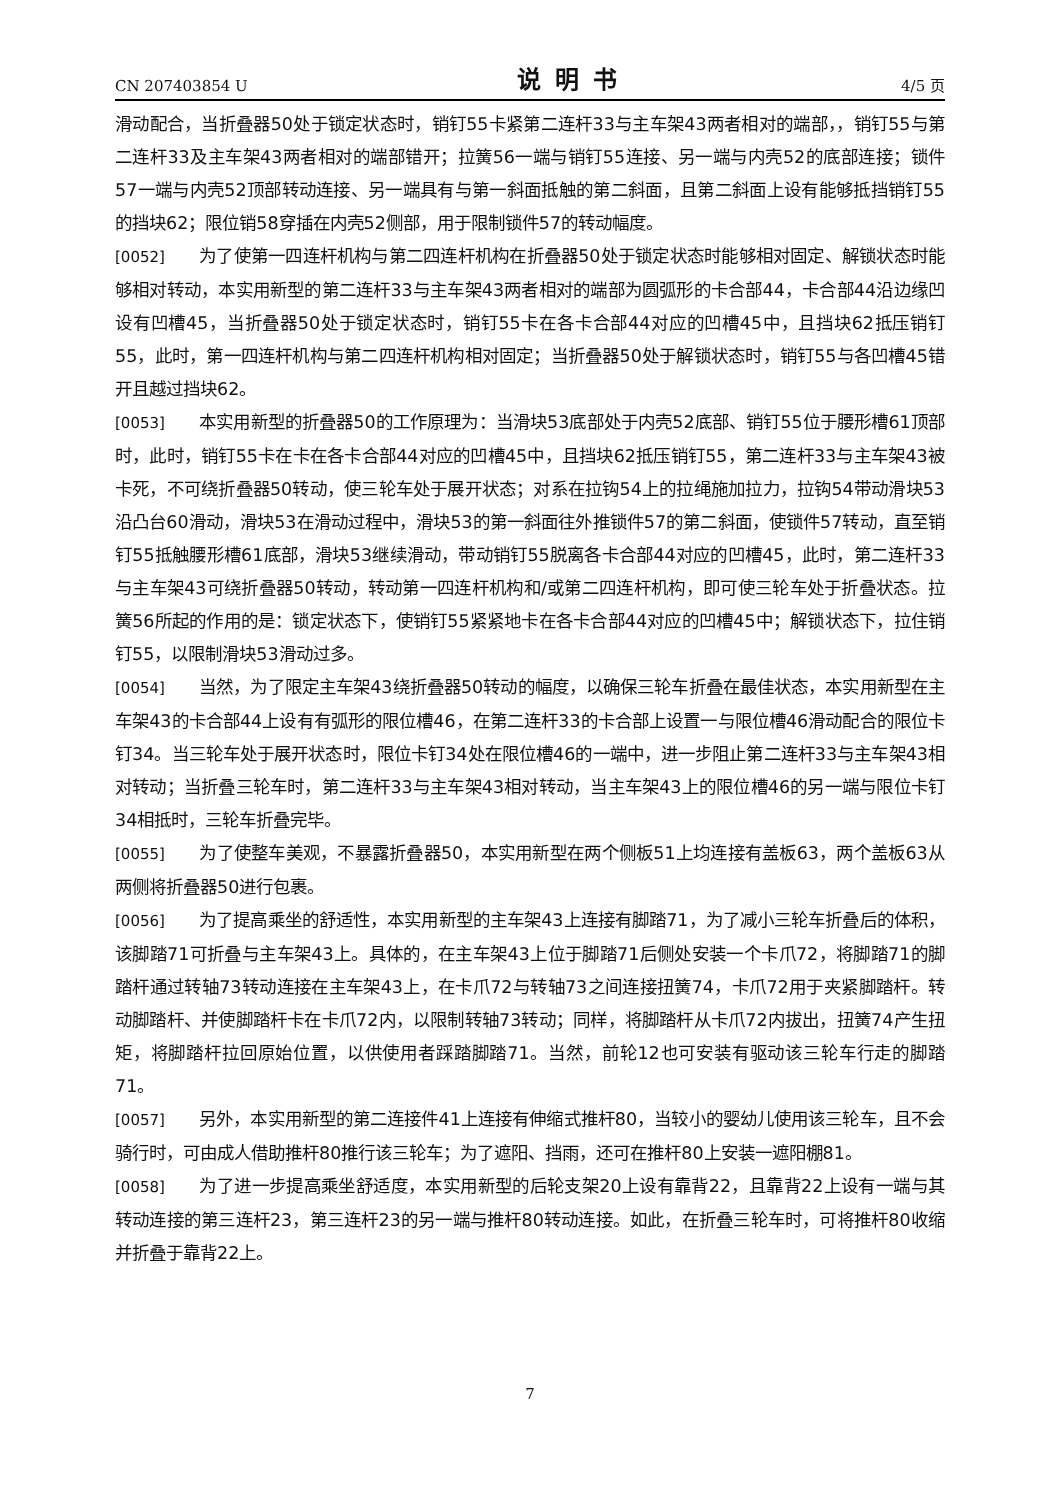CN 207403854 U 说明书 4/5 页
滑动配合，当折叠器50处于锁定状态时，销钉55卡紧第二连杆33与主车架43两者相对的端部，，销钉55与第二连杆33及主车架43两者相对的端部错开；拉簧56一端与销钉55连接、另一端与内壳52的底部连接；锁件57一端与内壳52顶部转动连接、另一端具有与第一斜面抵触的第二斜面，且第二斜面上设有能够抵挡销钉55的挡块62；限位销58穿插在内壳52侧部，用于限制锁件57的转动幅度。
[0052] 为了使第一四连杆机构与第二四连杆机构在折叠器50处于锁定状态时能够相对固定、解锁状态时能够相对转动，本实用新型的第二连杆33与主车架43两者相对的端部为圆弧形的卡合部44，卡合部44沿边缘凹设有凹槽45，当折叠器50处于锁定状态时，销钉55卡在各卡合部44对应的凹槽45中，且挡块62抵压销钉55，此时，第一四连杆机构与第二四连杆机构相对固定；当折叠器50处于解锁状态时，销钉55与各凹槽45错开且越过挡块62。
[0053] 本实用新型的折叠器50的工作原理为：当滑块53底部处于内壳52底部、销钉55位于腰形槽61顶部时，此时，销钉55卡在卡在各卡合部44对应的凹槽45中，且挡块62抵压销钉55，第二连杆33与主车架43被卡死，不可绕折叠器50转动，使三轮车处于展开状态；对系在拉钩54上的拉绳施加拉力，拉钩54带动滑块53沿凸台60滑动，滑块53在滑动过程中，滑块53的第一斜面往外推锁件57的第二斜面，使锁件57转动，直至销钉55抵触腰形槽61底部，滑块53继续滑动，带动销钉55脱离各卡合部44对应的凹槽45，此时，第二连杆33与主车架43可绕折叠器50转动，转动第一四连杆机构和/或第二四连杆机构，即可使三轮车处于折叠状态。拉簧56所起的作用的是：锁定状态下，使销钉55紧紧地卡在各卡合部44对应的凹槽45中；解锁状态下，拉住销钉55，以限制滑块53滑动过多。
[0054] 当然，为了限定主车架43绕折叠器50转动的幅度，以确保三轮车折叠在最佳状态，本实用新型在主车架43的卡合部44上设有有弧形的限位槽46，在第二连杆33的卡合部上设置一与限位槽46滑动配合的限位卡钉34。当三轮车处于展开状态时，限位卡钉34处在限位槽46的一端中，进一步阻止第二连杆33与主车架43相对转动；当折叠三轮车时，第二连杆33与主车架43相对转动，当主车架43上的限位槽46的另一端与限位卡钉34相抵时，三轮车折叠完毕。
[0055] 为了使整车美观，不暴露折叠器50，本实用新型在两个侧板51上均连接有盖板63，两个盖板63从两侧将折叠器50进行包裹。
[0056] 为了提高乘坐的舒适性，本实用新型的主车架43上连接有脚踏71，为了减小三轮车折叠后的体积，该脚踏71可折叠与主车架43上。具体的，在主车架43上位于脚踏71后侧处安装一个卡爪72，将脚踏71的脚踏杆通过转轴73转动连接在主车架43上，在卡爪72与转轴73之间连接扭簧74，卡爪72用于夹紧脚踏杆。转动脚踏杆、并使脚踏杆卡在卡爪72内，以限制转轴73转动；同样，将脚踏杆从卡爪72内拔出，扭簧74产生扭矩，将脚踏杆拉回原始位置，以供使用者踩踏脚踏71。当然，前轮12也可安装有驱动该三轮车行走的脚踏71。
[0057] 另外，本实用新型的第二连接件41上连接有伸缩式推杆80，当较小的婴幼儿使用该三轮车，且不会骑行时，可由成人借助推杆80推行该三轮车；为了遮阳、挡雨，还可在推杆80上安装一遮阳棚81。
[0058] 为了进一步提高乘坐舒适度，本实用新型的后轮支架20上设有靠背22，且靠背22上设有一端与其转动连接的第三连杆23，第三连杆23的另一端与推杆80转动连接。如此，在折叠三轮车时，可将推杆80收缩并折叠于靠背22上。
7